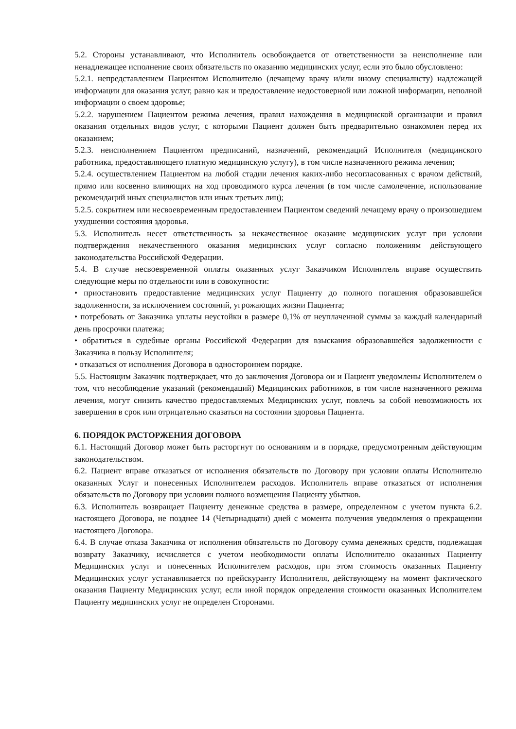5.2. Стороны устанавливают, что Исполнитель освобождается от ответственности за неисполнение или ненадлежащее исполнение своих обязательств по оказанию медицинских услуг, если это было обусловлено:
5.2.1. непредставлением Пациентом Исполнителю (лечащему врачу и/или иному специалисту) надлежащей информации для оказания услуг, равно как и предоставление недостоверной или ложной информации, неполной информации о своем здоровье;
5.2.2. нарушением Пациентом режима лечения, правил нахождения в медицинской организации и правил оказания отдельных видов услуг, с которыми Пациент должен быть предварительно ознакомлен перед их оказанием;
5.2.3. неисполнением Пациентом предписаний, назначений, рекомендаций Исполнителя (медицинского работника, предоставляющего платную медицинскую услугу), в том числе назначенного режима лечения;
5.2.4. осуществлением Пациентом на любой стадии лечения каких-либо несогласованных с врачом действий, прямо или косвенно влияющих на ход проводимого курса лечения (в том числе самолечение, использование рекомендаций иных специалистов или иных третьих лиц);
5.2.5. сокрытием или несвоевременным предоставлением Пациентом сведений лечащему врачу о произошедшем ухудшении состояния здоровья.
5.3. Исполнитель несет ответственность за некачественное оказание медицинских услуг при условии подтверждения некачественного оказания медицинских услуг согласно положениям действующего законодательства Российской Федерации.
5.4. В случае несвоевременной оплаты оказанных услуг Заказчиком Исполнитель вправе осуществить следующие меры по отдельности или в совокупности:
• приостановить предоставление медицинских услуг Пациенту до полного погашения образовавшейся задолженности, за исключением состояний, угрожающих жизни Пациента;
• потребовать от Заказчика уплаты неустойки в размере 0,1% от неуплаченной суммы за каждый календарный день просрочки платежа;
• обратиться в судебные органы Российской Федерации для взыскания образовавшейся задолженности с Заказчика в пользу Исполнителя;
• отказаться от исполнения Договора в одностороннем порядке.
5.5. Настоящим Заказчик подтверждает, что до заключения Договора он и Пациент уведомлены Исполнителем о том, что несоблюдение указаний (рекомендаций) Медицинских работников, в том числе назначенного режима лечения, могут снизить качество предоставляемых Медицинских услуг, повлечь за собой невозможность их завершения в срок или отрицательно сказаться на состоянии здоровья Пациента.
6. ПОРЯДОК РАСТОРЖЕНИЯ ДОГОВОРА
6.1. Настоящий Договор может быть расторгнут по основаниям и в порядке, предусмотренным действующим законодательством.
6.2. Пациент вправе отказаться от исполнения обязательств по Договору при условии оплаты Исполнителю оказанных Услуг и понесенных Исполнителем расходов. Исполнитель вправе отказаться от исполнения обязательств по Договору при условии полного возмещения Пациенту убытков.
6.3. Исполнитель возвращает Пациенту денежные средства в размере, определенном с учетом пункта 6.2. настоящего Договора, не позднее 14 (Четырнадцати) дней с момента получения уведомления о прекращении настоящего Договора.
6.4. В случае отказа Заказчика от исполнения обязательств по Договору сумма денежных средств, подлежащая возврату Заказчику, исчисляется с учетом необходимости оплаты Исполнителю оказанных Пациенту Медицинских услуг и понесенных Исполнителем расходов, при этом стоимость оказанных Пациенту Медицинских услуг устанавливается по прейскуранту Исполнителя, действующему на момент фактического оказания Пациенту Медицинских услуг, если иной порядок определения стоимости оказанных Исполнителем Пациенту медицинских услуг не определен Сторонами.